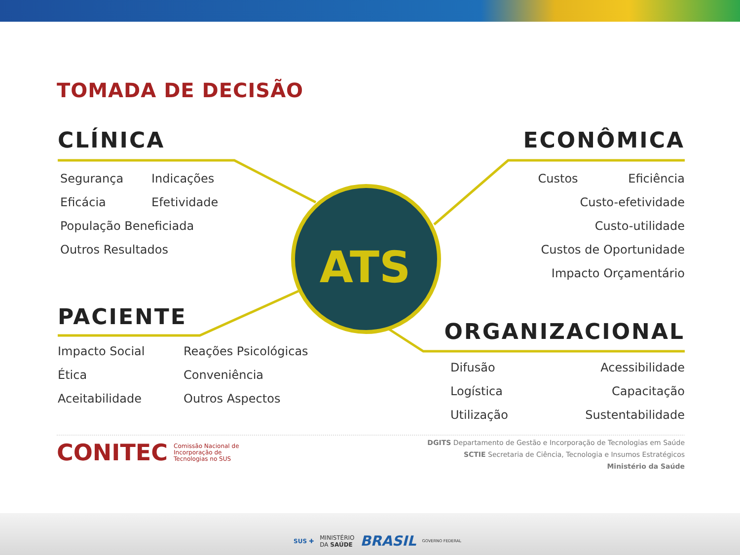TOMADA DE DECISÃO
ATS
CLÍNICA
Segurança Indicações Eficácia Efetividade População Beneficiada Outros Resultados
ECONÔMICA
Custos Eficiência
Custo-efetividade
Custo-utilidade
Custos de Oportunidade
Impacto Orçamentário
PACIENTE
Impacto Social Reações Psicológicas Ética Conveniência Aceitabilidade Outros Aspectos
ORGANIZACIONAL
Difusão Acessibilidade Logística Capacitação Utilização Sustentabilidade
CONITEC Comissão Nacional de
Incorporação de
Tecnologias no SUS
DGITS Departamento de Gestão e Incorporação de Tecnologias em Saúde
SCTIE Secretaria de Ciência, Tecnologia e Insumos Estratégicos
Ministério da Saúde
SUS ✚ MINISTÉRIO
DA SAÚDE BRASIL GOVERNO FEDERAL